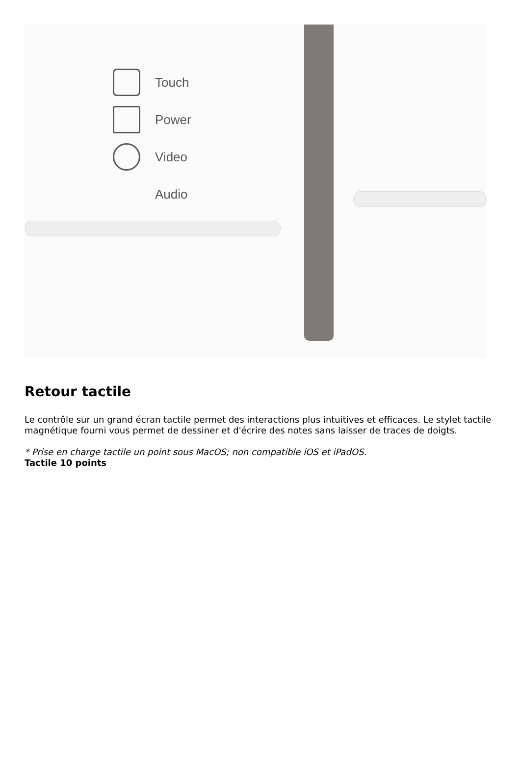Touch
Power
Video
Audio
Retour tactile
Le contrôle sur un grand écran tactile permet des interactions plus intuitives et efficaces. Le stylet tactile magnétique fourni vous permet de dessiner et d'écrire des notes sans laisser de traces de doigts.
* Prise en charge tactile un point sous MacOS; non compatible iOS et iPadOS.
Tactile 10 points